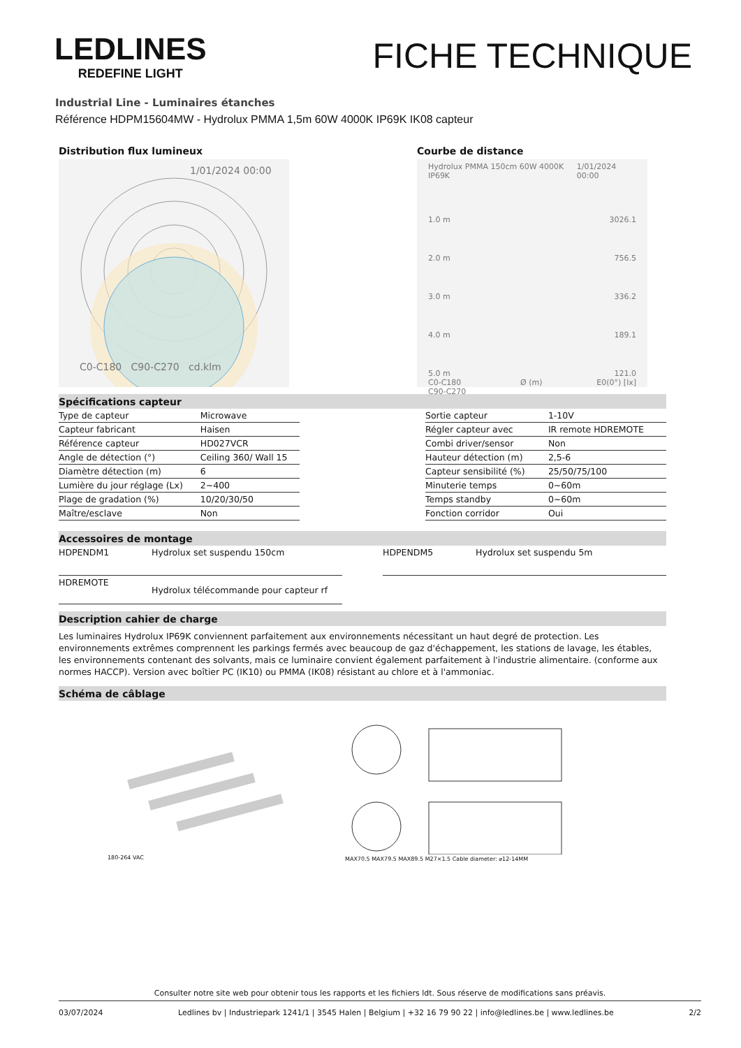LEDLINES
REDEFINE LIGHT
FICHE TECHNIQUE
Industrial Line - Luminaires étanches
Référence HDPM15604MW - Hydrolux PMMA 1,5m 60W 4000K IP69K IK08 capteur
Distribution flux lumineux
1/01/2024 00:00
C0-C180 C90-C270 cd.klm
Courbe de distance
Hydrolux PMMA 150cm 60W 4000K IP69K 1/01/2024 00:00
1.0 m 3026.1
2.0 m 756.5
3.0 m 336.2
4.0 m 189.1
5.0 m 121.0
C0-C180
C90-C270 Ø (m) E0(0°) [lx]
Spécifications capteur
| Type de capteur | Microwave |
| Capteur fabricant | Haisen |
| Référence capteur | HD027VCR |
| Angle de détection (°) | Ceiling 360/ Wall 15 |
| Diamètre détection (m) | 6 |
| Lumière du jour réglage (Lx) | 2~400 |
| Plage de gradation (%) | 10/20/30/50 |
| Maître/esclave | Non |
| Sortie capteur | 1-10V |
| Régler capteur avec | IR remote HDREMOTE |
| Combi driver/sensor | Non |
| Hauteur détection (m) | 2,5-6 |
| Capteur sensibilité (%) | 25/50/75/100 |
| Minuterie temps | 0~60m |
| Temps standby | 0~60m |
| Fonction corridor | Oui |
Accessoires de montage
| HDPENDM1 | Hydrolux set suspendu 150cm |
| HDREMOTE | Hydrolux télécommande pour capteur rf |
| HDPENDM5 | Hydrolux set suspendu 5m |
Description cahier de charge
Les luminaires Hydrolux IP69K conviennent parfaitement aux environnements nécessitant un haut degré de protection. Les environnements extrêmes comprennent les parkings fermés avec beaucoup de gaz d'échappement, les stations de lavage, les étables, les environnements contenant des solvants, mais ce luminaire convient également parfaitement à l'industrie alimentaire. (conforme aux normes HACCP). Version avec boîtier PC (IK10) ou PMMA (IK08) résistant au chlore et à l'ammoniac.
Schéma de câblage
180-264 VAC
MAX70.5 MAX79.5 MAX89.5 M27×1.5 Cable diameter: ⌀12-14MM
Consulter notre site web pour obtenir tous les rapports et les fichiers ldt. Sous réserve de modifications sans préavis.
03/07/2024 Ledlines bv | Industriepark 1241/1 | 3545 Halen | Belgium | +32 16 79 90 22 | info@ledlines.be | www.ledlines.be 2/2